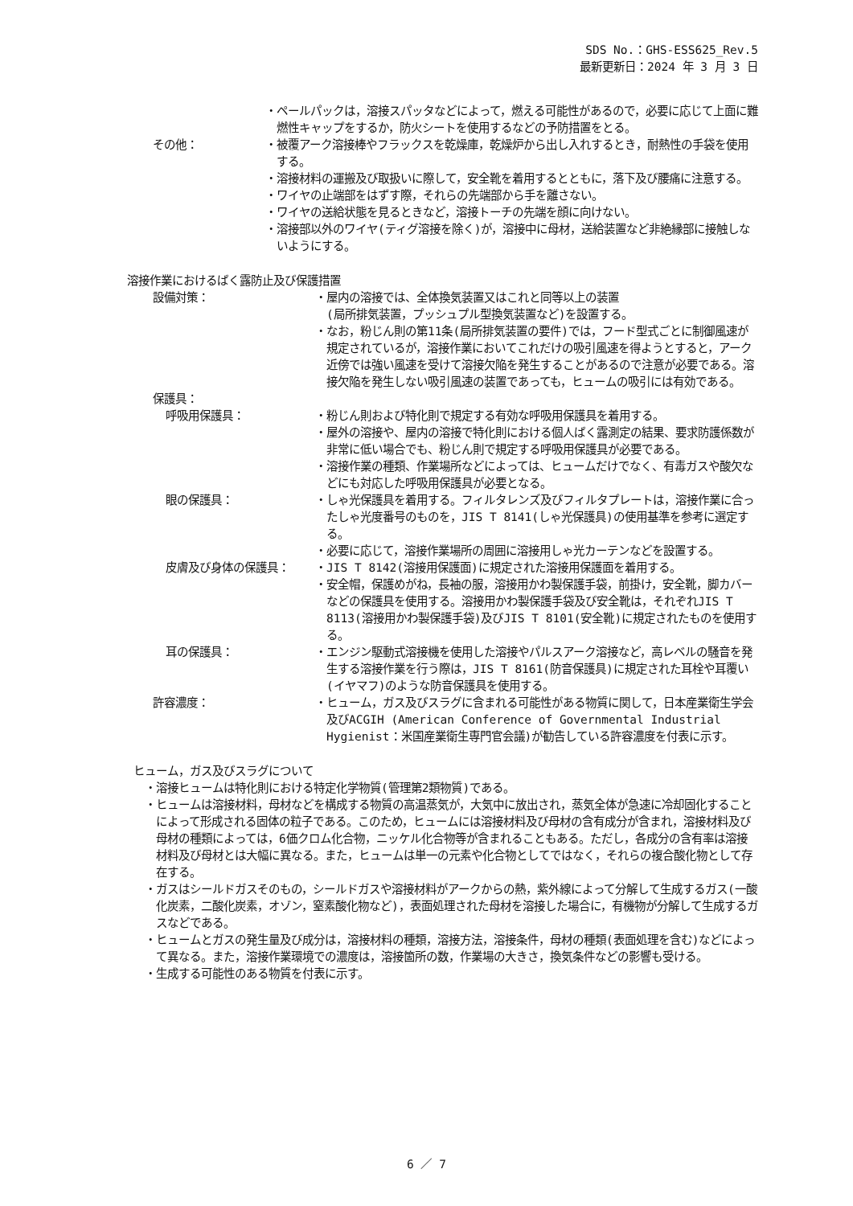SDS No.：GHS-ESS625_Rev.5
最新更新日：2024 年 3 月 3 日
・ペールパックは，溶接スパッタなどによって，燃える可能性があるので，必要に応じて上面に難燃性キャップをするか，防火シートを使用するなどの予防措置をとる。
その他： ・被覆アーク溶接棒やフラックスを乾燥庫，乾燥炉から出し入れするとき，耐熱性の手袋を使用する。
・溶接材料の運搬及び取扱いに際して，安全靴を着用するとともに，落下及び腰痛に注意する。
・ワイヤの止端部をはずす際，それらの先端部から手を離さない。
・ワイヤの送給状態を見るときなど，溶接トーチの先端を顔に向けない。
・溶接部以外のワイヤ(ティグ溶接を除く)が，溶接中に母材，送給装置など非絶縁部に接触しないようにする。
溶接作業におけるばく露防止及び保護措置
設備対策： ・屋内の溶接では、全体換気装置又はこれと同等以上の装置
(局所排気装置，プッシュプル型換気装置など)を設置する。
・なお，粉じん則の第11条(局所排気装置の要件)では，フード型式ごとに制御風速が規定されているが，溶接作業においてこれだけの吸引風速を得ようとすると，アーク近傍では強い風速を受けて溶接欠陥を発生することがあるので注意が必要である。溶接欠陥を発生しない吸引風速の装置であっても，ヒュームの吸引には有効である。
保護具：
呼吸用保護具： ・粉じん則および特化則で規定する有効な呼吸用保護具を着用する。
・屋外の溶接や、屋内の溶接で特化則における個人ばく露測定の結果、要求防護係数が非常に低い場合でも、粉じん則で規定する呼吸用保護具が必要である。
・溶接作業の種類、作業場所などによっては、ヒュームだけでなく、有毒ガスや酸欠などにも対応した呼吸用保護具が必要となる。
眼の保護具： ・しゃ光保護具を着用する。フィルタレンズ及びフィルタプレートは，溶接作業に合ったしゃ光度番号のものを，JIS T 8141(しゃ光保護具)の使用基準を参考に選定する。
・必要に応じて，溶接作業場所の周囲に溶接用しゃ光カーテンなどを設置する。
皮膚及び身体の保護具： ・JIS T 8142(溶接用保護面)に規定された溶接用保護面を着用する。
・安全帽，保護めがね，長袖の服，溶接用かわ製保護手袋，前掛け，安全靴，脚カバーなどの保護具を使用する。溶接用かわ製保護手袋及び安全靴は，それぞれJIS T 8113(溶接用かわ製保護手袋)及びJIS T 8101(安全靴)に規定されたものを使用する。
耳の保護具： ・エンジン駆動式溶接機を使用した溶接やパルスアーク溶接など，高レベルの騒音を発生する溶接作業を行う際は，JIS T 8161(防音保護具)に規定された耳栓や耳覆い(イヤマフ)のような防音保護具を使用する。
許容濃度： ・ヒューム，ガス及びスラグに含まれる可能性がある物質に関して，日本産業衛生学会及びACGIH (American Conference of Governmental Industrial Hygienist：米国産業衛生専門官会議)が勧告している許容濃度を付表に示す。
ヒューム，ガス及びスラグについて
・溶接ヒュームは特化則における特定化学物質(管理第2類物質)である。
・ヒュームは溶接材料，母材などを構成する物質の高温蒸気が，大気中に放出され，蒸気全体が急速に冷却固化することによって形成される固体の粒子である。このため，ヒュームには溶接材料及び母材の含有成分が含まれ，溶接材料及び母材の種類によっては，6価クロム化合物，ニッケル化合物等が含まれることもある。ただし，各成分の含有率は溶接材料及び母材とは大幅に異なる。また，ヒュームは単一の元素や化合物としてではなく，それらの複合酸化物として存在する。
・ガスはシールドガスそのもの，シールドガスや溶接材料がアークからの熱，紫外線によって分解して生成するガス(一酸化炭素，二酸化炭素，オゾン，窒素酸化物など)，表面処理された母材を溶接した場合に，有機物が分解して生成するガスなどである。
・ヒュームとガスの発生量及び成分は，溶接材料の種類，溶接方法，溶接条件，母材の種類(表面処理を含む)などによって異なる。また，溶接作業環境での濃度は，溶接箇所の数，作業場の大きさ，換気条件などの影響も受ける。
・生成する可能性のある物質を付表に示す。
6 ／ 7